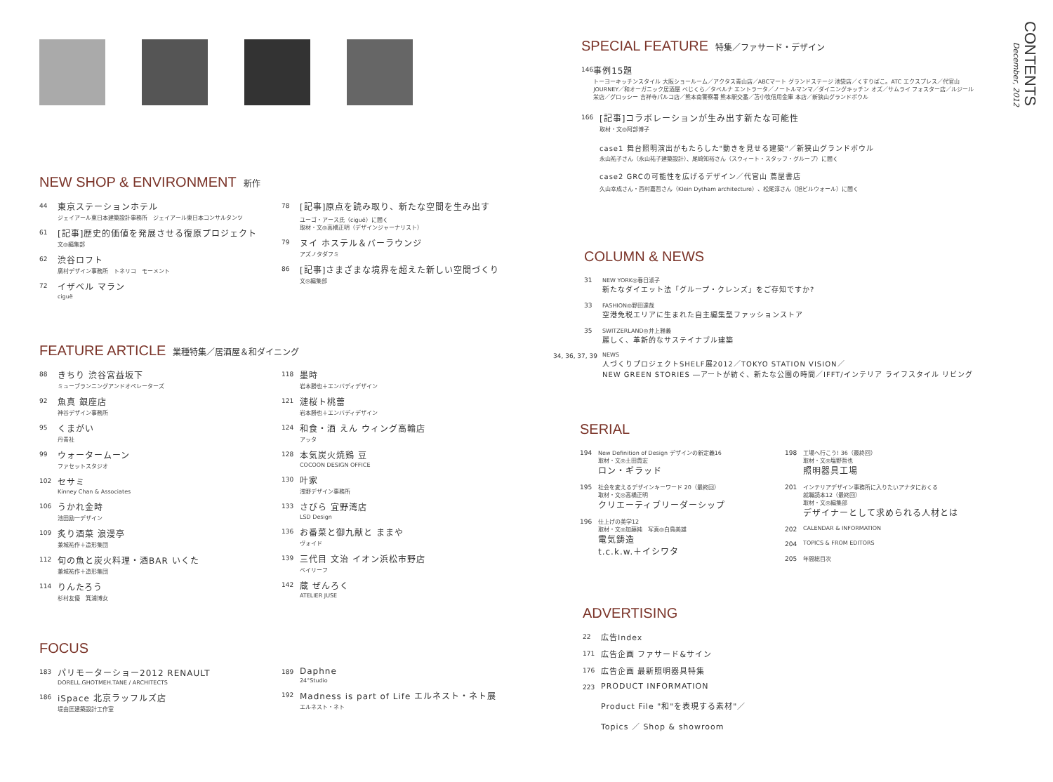NEW SHOP & ENVIRONMENT 新作
44
東京ステーションホテル
ジェイアール東日本建築設計事務所　ジェイアール東日本コンサルタンツ
61
[記事]歴史的価値を発展させる復原プロジェクト
文◎編集部
62
渋谷ロフト
廣村デザイン事務所　トネリコ　モーメント
72
イザベル マラン
ciguë
78
[記事]原点を読み取り、新たな空間を生み出す
ユーゴ・アース氏（ciguë）に聞く
取材・文◎高橋正明（デザインジャーナリスト）
79
ヌイ ホステル＆バーラウンジ
アズノタダフミ
86
[記事]さまざまな境界を超えた新しい空間づくり
文◎編集部
FEATURE ARTICLE 業種特集／居酒屋＆和ダイニング
88
きちり 渋谷宮益坂下
ミューブランニングアンドオペレーターズ
92
魚真 銀座店
神谷デザイン事務所
95
くまがい
丹青社
99
ウォータームーン
ファセットスタジオ
102
セサミ
Kinney Chan & Associates
106
うかれ金時
池田励一デザイン
109
炙り酒菜 浪漫亭
兼城祐作＋造形集団
112
旬の魚と炭火料理・酒BAR いくた
兼城祐作＋造形集団
114
りんたろう
杉村友優　箕浦博女
118
墨時
岩本勝也＋エンバディデザイン
121
漣桜ト桃蕾
岩本勝也＋エンバディデザイン
124
和食・酒 えん ウィング高輪店
アッタ
128
本気炭火焼鶏 豆
COCOON DESIGN OFFICE
130
叶家
浅野デザイン事務所
133
さびら 宜野湾店
LSD Design
136
お番菜と御九献と ままや
ヴォイド
139
三代目 文治 イオン浜松市野店
ベイリーフ
142
蔵 ぜんろく
ATELIER JUSE
FOCUS
183
パリモーターショー2012 RENAULT
DORELL.GHOTMEH.TANE / ARCHITECTS
186
iSpace 北京ラッフルズ店
堤由匡建築設計工作室
189
Daphne
24°Studio
192
Madness is part of Life エルネスト・ネト展
エルネスト・ネト
SPECIAL FEATURE 特集／ファサード・デザイン
146
事例15題
トーヨーキッチンスタイル 大阪ショールーム／アクタス青山店／ABCマート グランドステージ 池袋店／くすりばこ。ATC エクスプレス／代官山 JOURNEY／和オーガニック居酒屋 べじくら／タベルナ エントラータ／ノートルマンマ／ダイニングキッチン オズ／サムライ フォスター店／ルジール 栄店／グロッシー 吉祥寺パルコ店／熊本南警察署 熊本駅交番／苫小牧信用金庫 本店／新狭山グランドボウル
166
[記事]コラボレーションが生み出す新たな可能性
取材・文◎阿部博子
case1 舞台照明演出がもたらした"動きを見せる建築"／新狭山グランドボウル
永山祐子さん（永山祐子建築設計）、尾崎知裕さん（スウィート・スタッフ・グループ）に聞く
case2 GRCの可能性を広げるデザイン／代官山 蔦屋書店
久山幸成さん・西村嘉哲さん（Klein Dytham architecture）、松尾淳さん（旭ビルウォール）に聞く
COLUMN & NEWS
31 NEW YORK◎春日淑子
新たなダイエット法「グループ・クレンズ」をご存知ですか?
33 FASHION◎野田達哉
空港免税エリアに生まれた自主編集型ファッションストア
35 SWITZERLAND◎井上雅義
麗しく、革新的なサステイナブル建築
34, 36, 37, 39
NEWS
人づくりプロジェクトSHELF展2012／TOKYO STATION VISION／
NEW GREEN STORIES ―アートが紡ぐ、新たな公園の時間／IFFT/インテリア ライフスタイル リビング
SERIAL
194 New Definition of Design デザインの新定義16
取材・文◎土田貴宏
ロン・ギラッド
195 社会を変えるデザインキーワード 20（最終回）
取材・文◎高橋正明
クリエーティブリーダーシップ
196 仕上げの美学12
取材・文◎加藤純　写真◎白鳥美雄
電気鋳造
t.c.k.w.＋イシワタ
198 工場へ行こう! 36（最終回）
取材・文◎塩野哲也
照明器具工場
201 インテリアデザイン事務所に入りたいアナタにおくる
就職読本12（最終回）
取材・文◎編集部
デザイナーとして求められる人材とは
202 CALENDAR & INFORMATION
204 TOPICS & FROM EDITORS
205 年間総目次
ADVERTISING
22
広告Index
171
広告企画 ファサード&サイン
176
広告企画 最新照明器具特集
223
PRODUCT INFORMATION
Product File "和"を表現する素材"／
Topics ／ Shop & showroom
CONTENTS
December, 2012